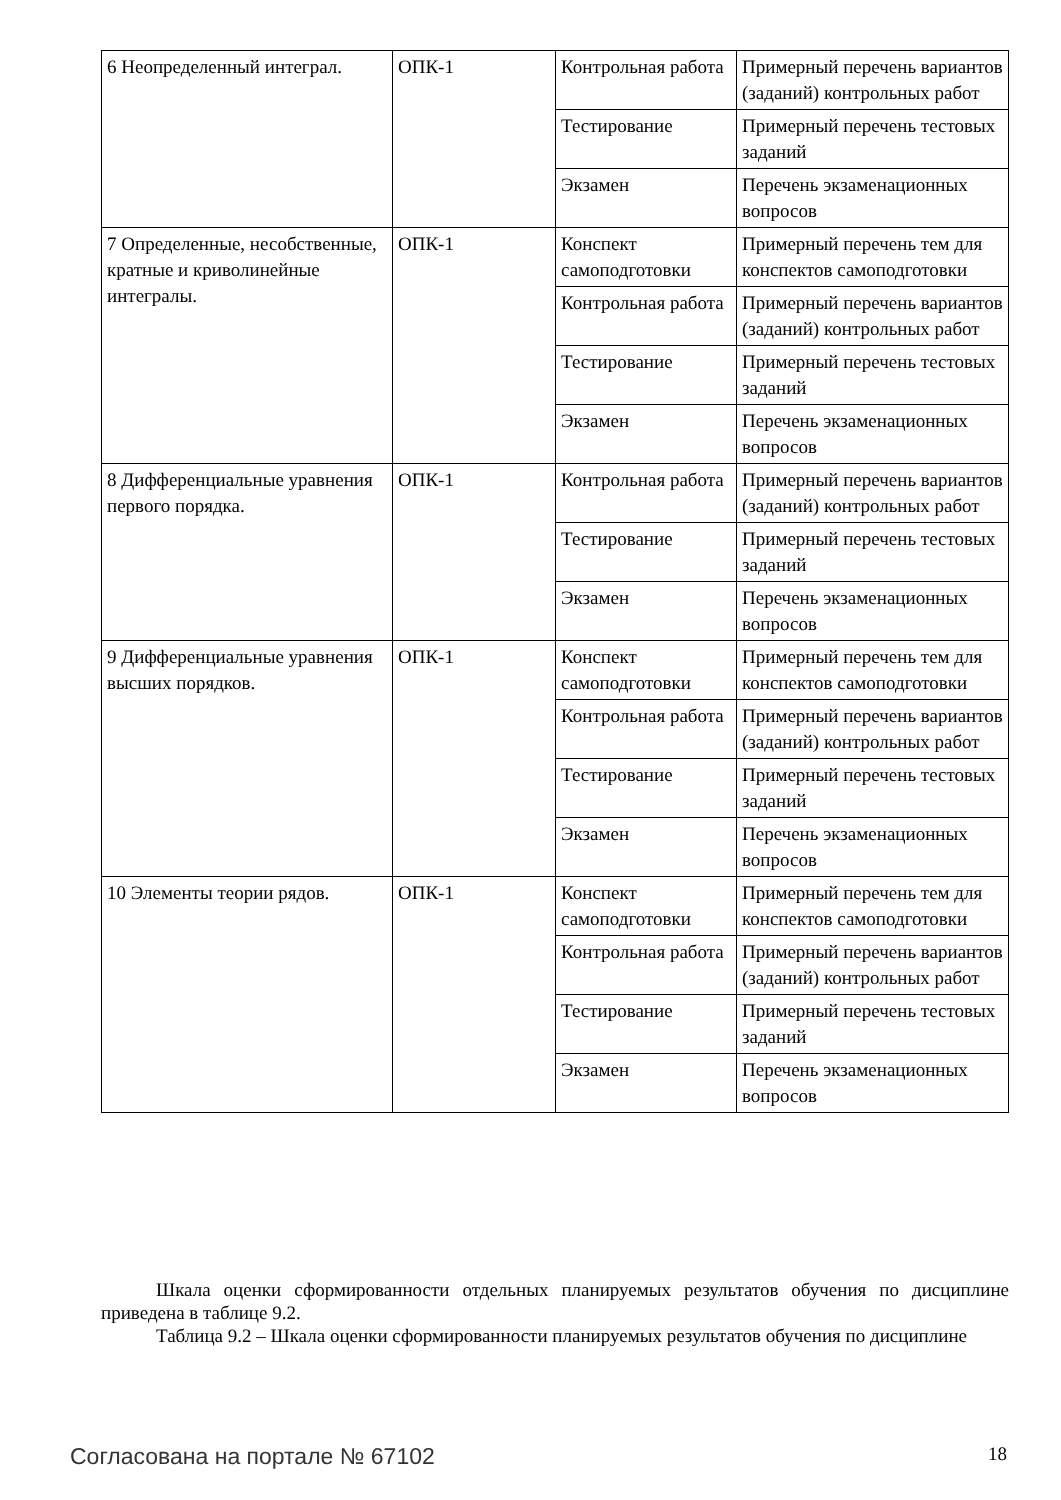| 6 Неопределенный интеграл. | ОПК-1 | Контрольная работа | Примерный перечень вариантов (заданий) контрольных работ |
| | | Тестирование | Примерный перечень тестовых заданий |
| | | Экзамен | Перечень экзаменационных вопросов |
| 7 Определенные, несобственные, кратные и криволинейные интегралы. | ОПК-1 | Конспект самоподготовки | Примерный перечень тем для конспектов самоподготовки |
| | | Контрольная работа | Примерный перечень вариантов (заданий) контрольных работ |
| | | Тестирование | Примерный перечень тестовых заданий |
| | | Экзамен | Перечень экзаменационных вопросов |
| 8 Дифференциальные уравнения первого порядка. | ОПК-1 | Контрольная работа | Примерный перечень вариантов (заданий) контрольных работ |
| | | Тестирование | Примерный перечень тестовых заданий |
| | | Экзамен | Перечень экзаменационных вопросов |
| 9 Дифференциальные уравнения высших порядков. | ОПК-1 | Конспект самоподготовки | Примерный перечень тем для конспектов самоподготовки |
| | | Контрольная работа | Примерный перечень вариантов (заданий) контрольных работ |
| | | Тестирование | Примерный перечень тестовых заданий |
| | | Экзамен | Перечень экзаменационных вопросов |
| 10 Элементы теории рядов. | ОПК-1 | Конспект самоподготовки | Примерный перечень тем для конспектов самоподготовки |
| | | Контрольная работа | Примерный перечень вариантов (заданий) контрольных работ |
| | | Тестирование | Примерный перечень тестовых заданий |
| | | Экзамен | Перечень экзаменационных вопросов |
Шкала оценки сформированности отдельных планируемых результатов обучения по дисциплине приведена в таблице 9.2.
Таблица 9.2 – Шкала оценки сформированности планируемых результатов обучения по дисциплине
Согласована на портале № 67102 18